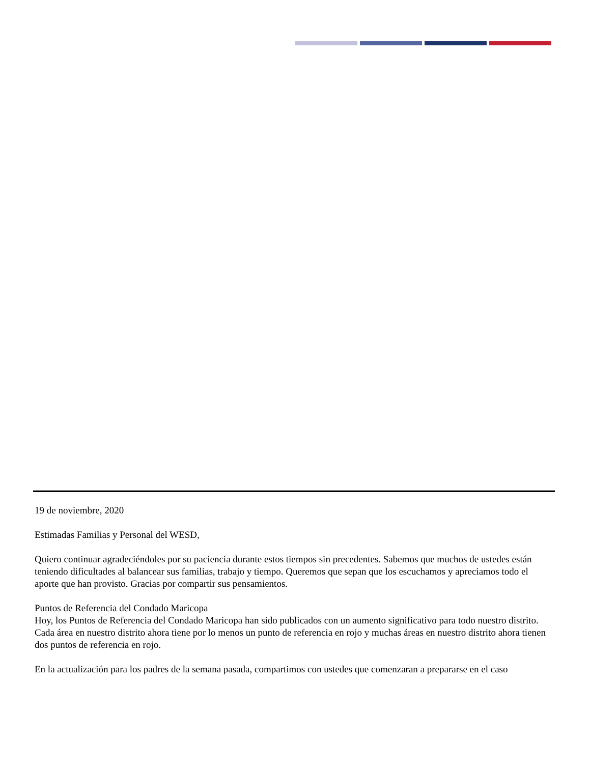19 de noviembre, 2020
Estimadas Familias y Personal del WESD,
Quiero continuar agradeciéndoles por su paciencia durante estos tiempos sin precedentes. Sabemos que muchos de ustedes están teniendo dificultades al balancear sus familias, trabajo y tiempo. Queremos que sepan que los escuchamos y apreciamos todo el aporte que han provisto. Gracias por compartir sus pensamientos.
Puntos de Referencia del Condado Maricopa
Hoy, los Puntos de Referencia del Condado Maricopa han sido publicados con un aumento significativo para todo nuestro distrito. Cada área en nuestro distrito ahora tiene por lo menos un punto de referencia en rojo y muchas áreas en nuestro distrito ahora tienen dos puntos de referencia en rojo.
En la actualización para los padres de la semana pasada, compartimos con ustedes que comenzaran a prepararse en el caso